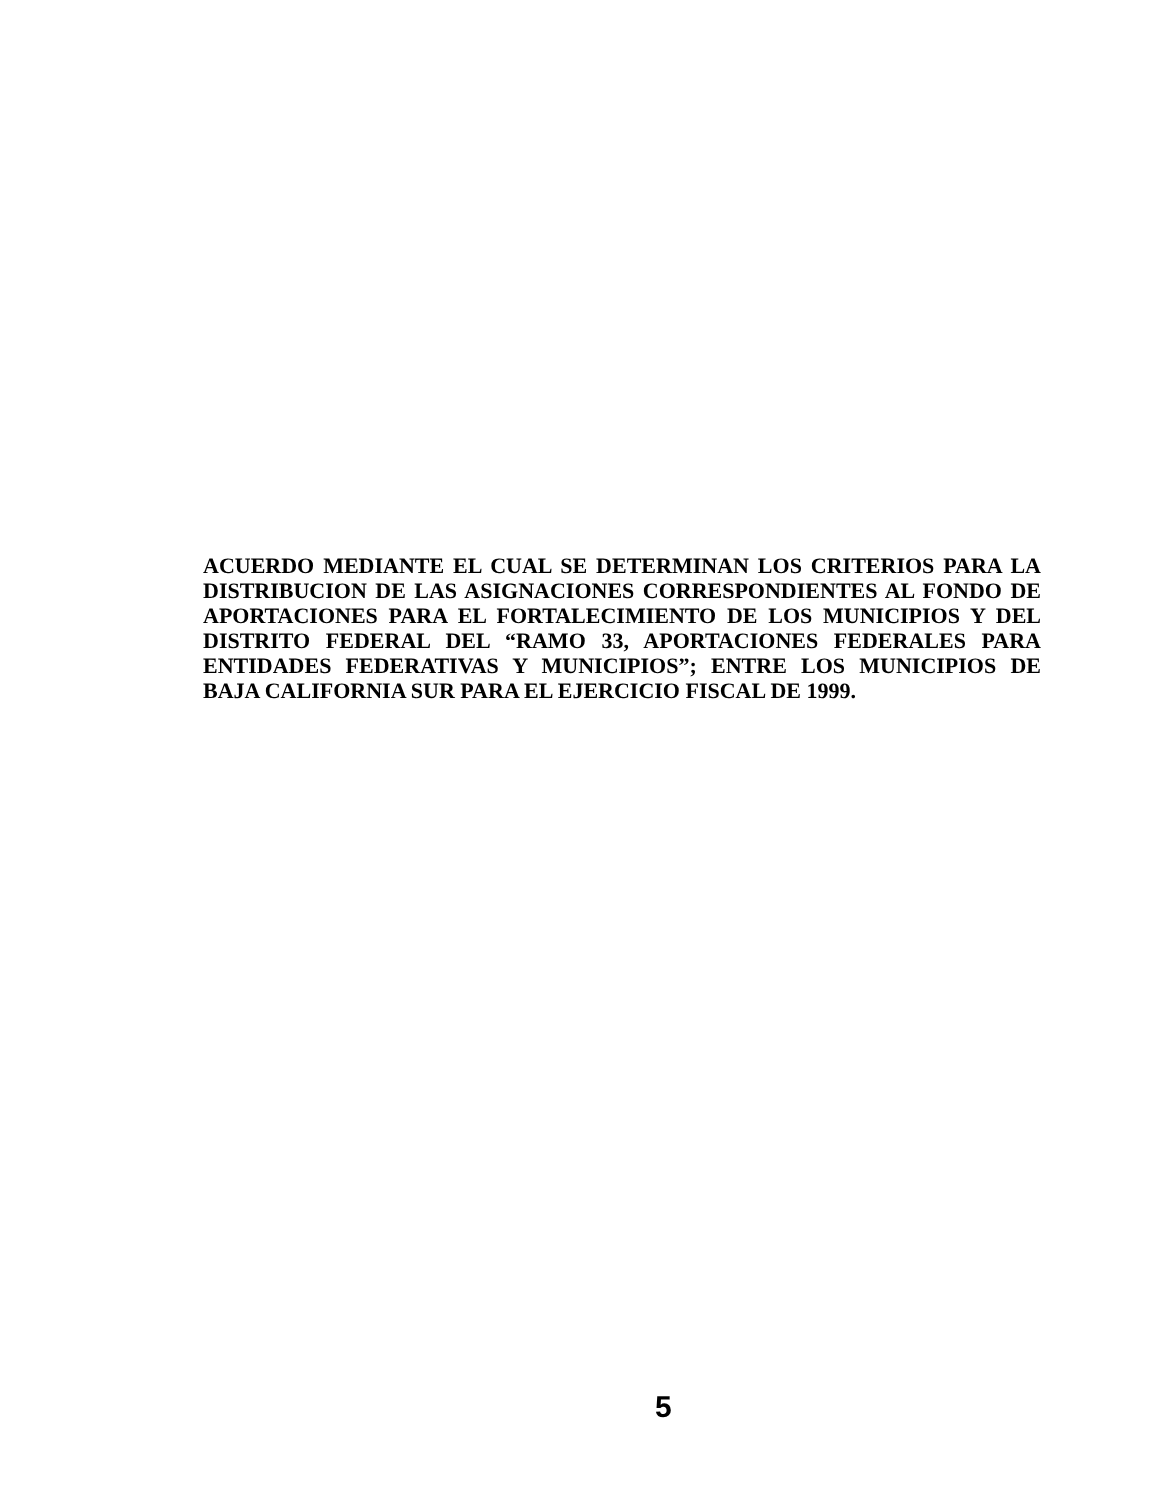ACUERDO MEDIANTE EL CUAL SE DETERMINAN LOS CRITERIOS PARA LA DISTRIBUCION DE LAS ASIGNACIONES CORRESPONDIENTES AL FONDO DE APORTACIONES PARA EL FORTALECIMIENTO DE LOS MUNICIPIOS Y DEL DISTRITO FEDERAL DEL “RAMO 33, APORTACIONES FEDERALES PARA ENTIDADES FEDERATIVAS Y MUNICIPIOS”; ENTRE LOS MUNICIPIOS DE BAJA CALIFORNIA SUR PARA EL EJERCICIO FISCAL DE 1999.
5